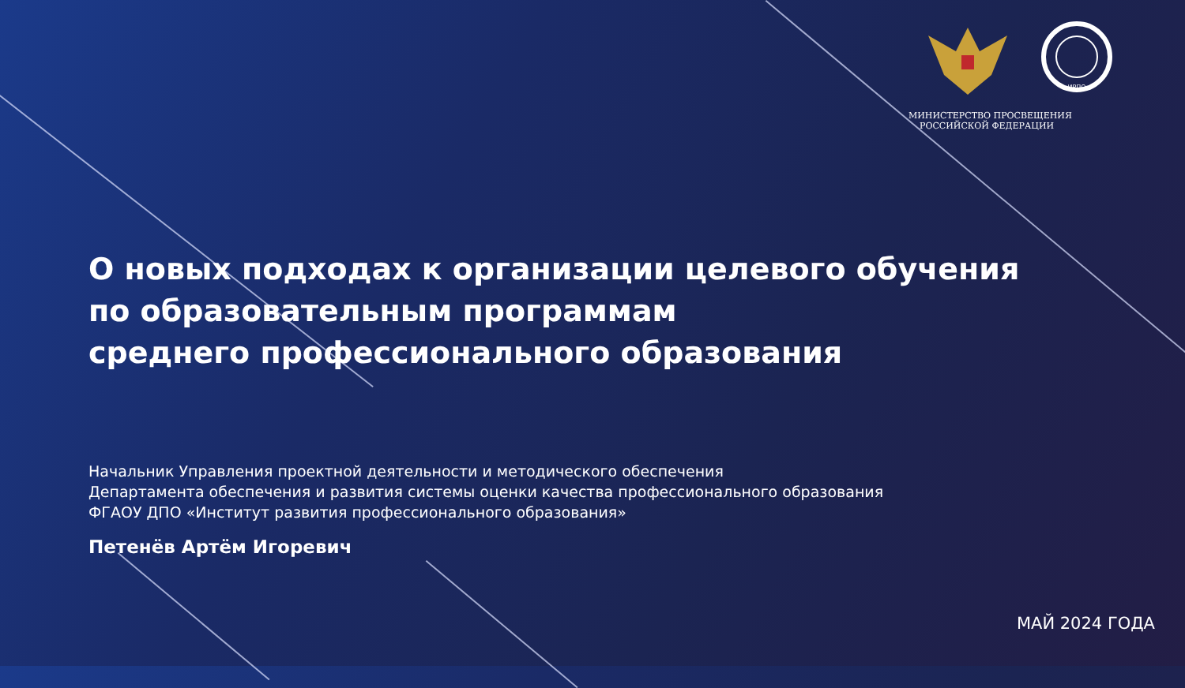ИРПО
МИНИСТЕРСТВО ПРОСВЕЩЕНИЯ
РОССИЙСКОЙ ФЕДЕРАЦИИ
О новых подходах к организации целевого обучения
по образовательным программам
среднего профессионального образования
Начальник Управления проектной деятельности и методического обеспечения
Департамента обеспечения и развития системы оценки качества профессионального образования
ФГАОУ ДПО «Институт развития профессионального образования»
Петенёв Артём Игоревич
МАЙ 2024 ГОДА